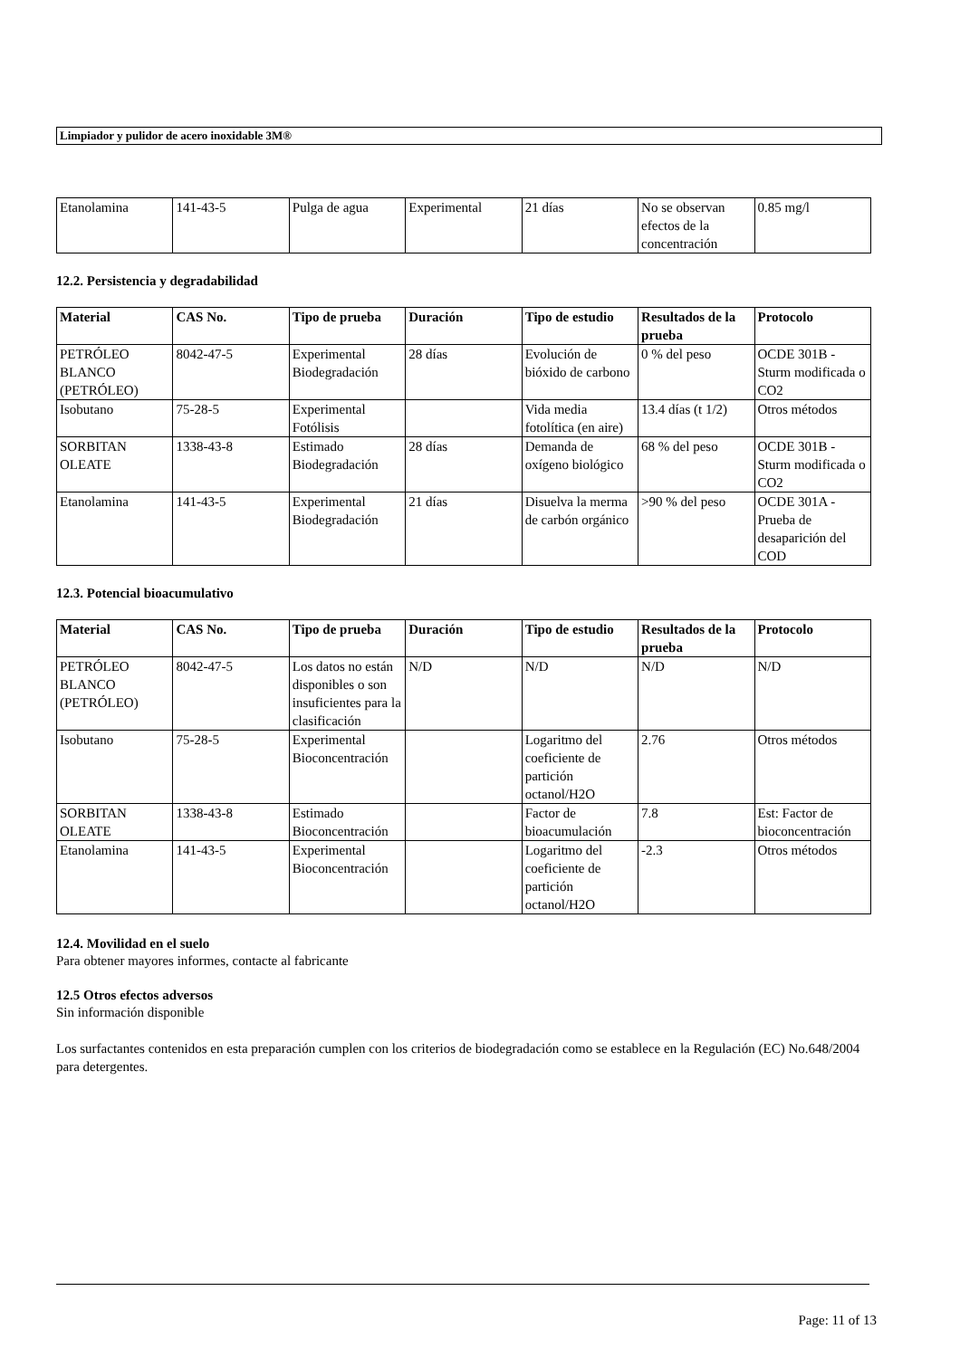Limpiador y pulidor de acero inoxidable 3M®
| Etanolamina | 141-43-5 | Pulga de agua | Experimental | 21 días | No se observan efectos de la concentración | 0.85 mg/l |
12.2. Persistencia y degradabilidad
| Material | CAS No. | Tipo de prueba | Duración | Tipo de estudio | Resultados de la prueba | Protocolo |
| --- | --- | --- | --- | --- | --- | --- |
| PETRÓLEO BLANCO (PETRÓLEO) | 8042-47-5 | Experimental Biodegradación | 28 días | Evolución de bióxido de carbono | 0 % del peso | OCDE 301B - Sturm modificada o CO2 |
| Isobutano | 75-28-5 | Experimental Fotólisis | | Vida media fotolítica (en aire) | 13.4 días (t 1/2) | Otros métodos |
| SORBITAN OLEATE | 1338-43-8 | Estimado Biodegradación | 28 días | Demanda de oxígeno biológico | 68 % del peso | OCDE 301B - Sturm modificada o CO2 |
| Etanolamina | 141-43-5 | Experimental Biodegradación | 21 días | Disuelva la merma de carbón orgánico | >90 % del peso | OCDE 301A - Prueba de desaparición del COD |
12.3. Potencial bioacumulativo
| Material | CAS No. | Tipo de prueba | Duración | Tipo de estudio | Resultados de la prueba | Protocolo |
| --- | --- | --- | --- | --- | --- | --- |
| PETRÓLEO BLANCO (PETRÓLEO) | 8042-47-5 | Los datos no están disponibles o son insuficientes para la clasificación | N/D | N/D | N/D | N/D |
| Isobutano | 75-28-5 | Experimental Bioconcentración | | Logaritmo del coeficiente de partición octanol/H2O | 2.76 | Otros métodos |
| SORBITAN OLEATE | 1338-43-8 | Estimado Bioconcentración | | Factor de bioacumulación | 7.8 | Est: Factor de bioconcentración |
| Etanolamina | 141-43-5 | Experimental Bioconcentración | | Logaritmo del coeficiente de partición octanol/H2O | -2.3 | Otros métodos |
12.4. Movilidad en el suelo
Para obtener mayores informes, contacte al fabricante
12.5 Otros efectos adversos
Sin información disponible
Los surfactantes contenidos en esta preparación cumplen con los criterios de biodegradación como se establece en la Regulación (EC) No.648/2004 para detergentes.
Page: 11 of 13